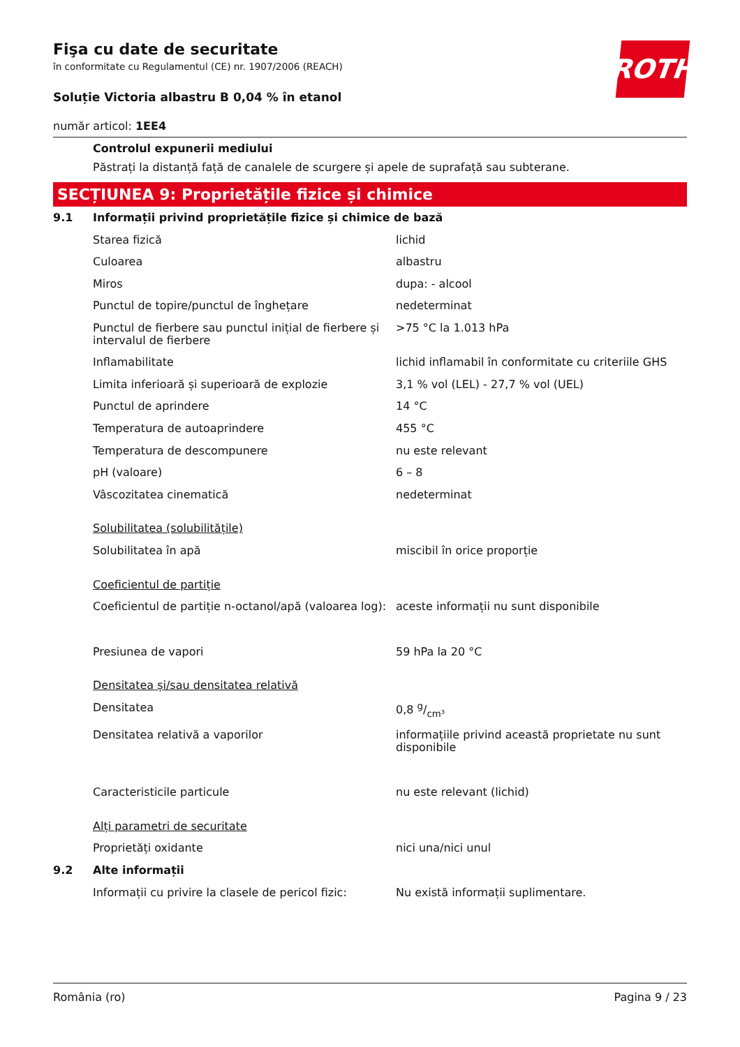ROTH
Fişa cu date de securitate
în conformitate cu Regulamentul (CE) nr. 1907/2006 (REACH)
Soluție Victoria albastru B 0,04 % în etanol
număr articol: 1EE4
Controlul expunerii mediului
Păstrați la distanță față de canalele de scurgere și apele de suprafață sau subterane.
SECȚIUNEA 9: Proprietățile fizice și chimice
| 9.1 | Informații privind proprietățile fizice și chimice de bază | |
| | Starea fizică | lichid |
| | Culoarea | albastru |
| | Miros | dupa: - alcool |
| | Punctul de topire/punctul de înghețare | nedeterminat |
| | Punctul de fierbere sau punctul inițial de fierbere și intervalul de fierbere | >75 °C la 1.013 hPa |
| | Inflamabilitate | lichid inflamabil în conformitate cu criteriile GHS |
| | Limita inferioară și superioară de explozie | 3,1 % vol (LEL) - 27,7 % vol (UEL) |
| | Punctul de aprindere | 14 °C |
| | Temperatura de autoaprindere | 455 °C |
| | Temperatura de descompunere | nu este relevant |
| | pH (valoare) | 6 – 8 |
| | Vâscozitatea cinematică | nedeterminat |
| | Solubilitatea (solubilitățile) | |
| | Solubilitatea în apă | miscibil în orice proporție |
| | Coeficientul de partiție | |
| | Coeficientul de partiție n-octanol/apă (valoarea log): | aceste informații nu sunt disponibile |
| | Presiunea de vapori | 59 hPa la 20 °C |
| | Densitatea și/sau densitatea relativă | |
| | Densitatea | 0,8 g/cm³ |
| | Densitatea relativă a vaporilor | informațiile privind această proprietate nu sunt disponibile |
| | Caracteristicile particule | nu este relevant (lichid) |
| | Alți parametri de securitate | |
| | Proprietăți oxidante | nici una/nici unul |
| 9.2 | Alte informații | |
| | Informații cu privire la clasele de pericol fizic: | Nu există informații suplimentare. |
România (ro) Pagina 9 / 23